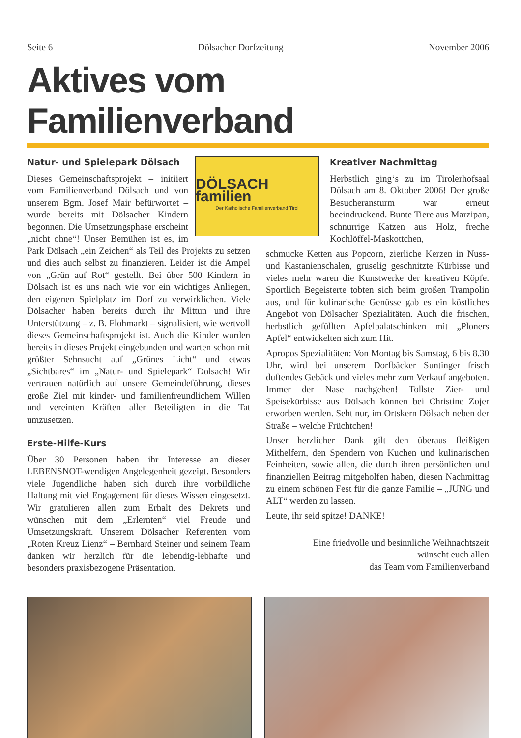Seite 6 Dölsacher Dorfzeitung November 2006
Aktives vom Familienverband
DÖLSACH familien
Der Katholische Familienverband Tirol
Natur- und Spielepark Dölsach
Dieses Gemeinschaftsprojekt – initiiert vom Familienverband Dölsach und von unserem Bgm. Josef Mair befürwortet – wurde bereits mit Dölsacher Kindern begonnen. Die Umsetzungsphase erscheint „nicht ohne“! Unser Bemühen ist es, im Park Dölsach „ein Zeichen“ als Teil des Projekts zu setzen und dies auch selbst zu finanzieren. Leider ist die Ampel von „Grün auf Rot“ gestellt. Bei über 500 Kindern in Dölsach ist es uns nach wie vor ein wichtiges Anliegen, den eigenen Spielplatz im Dorf zu verwirklichen. Viele Dölsacher haben bereits durch ihr Mittun und ihre Unterstützung – z. B. Flohmarkt – signalisiert, wie wertvoll dieses Gemeinschaftsprojekt ist. Auch die Kinder wurden bereits in dieses Projekt eingebunden und warten schon mit größter Sehnsucht auf „Grünes Licht“ und etwas „Sichtbares“ im „Natur- und Spielepark“ Dölsach! Wir vertrauen natürlich auf unsere Gemeindeführung, dieses große Ziel mit kinder- und familienfreundlichem Willen und vereinten Kräften aller Beteiligten in die Tat umzusetzen.
Erste-Hilfe-Kurs
Über 30 Personen haben ihr Interesse an dieser LEBENSNOT-wendigen Angelegenheit gezeigt. Besonders viele Jugendliche haben sich durch ihre vorbildliche Haltung mit viel Engagement für dieses Wissen eingesetzt. Wir gratulieren allen zum Erhalt des Dekrets und wünschen mit dem „Erlernten“ viel Freude und Umsetzungskraft. Unserem Dölsacher Referenten vom „Roten Kreuz Lienz“ – Bernhard Steiner und seinem Team danken wir herzlich für die lebendig-lebhafte und besonders praxisbezogene Präsentation.
Kreativer Nachmittag
Herbstlich ging‘s zu im Tirolerhofsaal Dölsach am 8. Oktober 2006! Der große Besucheransturm war erneut beeindruckend. Bunte Tiere aus Marzipan, schnurrige Katzen aus Holz, freche Kochlöffel-Maskottchen,
schmucke Ketten aus Popcorn, zierliche Kerzen in Nuss- und Kastanienschalen, gruselig geschnitzte Kürbisse und vieles mehr waren die Kunstwerke der kreativen Köpfe. Sportlich Begeisterte tobten sich beim großen Trampolin aus, und für kulinarische Genüsse gab es ein köstliches Angebot von Dölsacher Spezialitäten. Auch die frischen, herbstlich gefüllten Apfelpalatschinken mit „Ploners Apfel“ entwickelten sich zum Hit.
Apropos Spezialitäten: Von Montag bis Samstag, 6 bis 8.30 Uhr, wird bei unserem Dorfbäcker Suntinger frisch duftendes Gebäck und vieles mehr zum Verkauf angeboten. Immer der Nase nachgehen! Tollste Zier- und Speisekürbisse aus Dölsach können bei Christine Zojer erworben werden. Seht nur, im Ortskern Dölsach neben der Straße – welche Früchtchen!
Unser herzlicher Dank gilt den überaus fleißigen Mithelfern, den Spendern von Kuchen und kulinarischen Feinheiten, sowie allen, die durch ihren persönlichen und finanziellen Beitrag mitgeholfen haben, diesen Nachmittag zu einem schönen Fest für die ganze Familie – „JUNG und ALT“ werden zu lassen.
Leute, ihr seid spitze! DANKE!
Eine friedvolle und besinnliche Weihnachtszeit
wünscht euch allen
das Team vom Familienverband